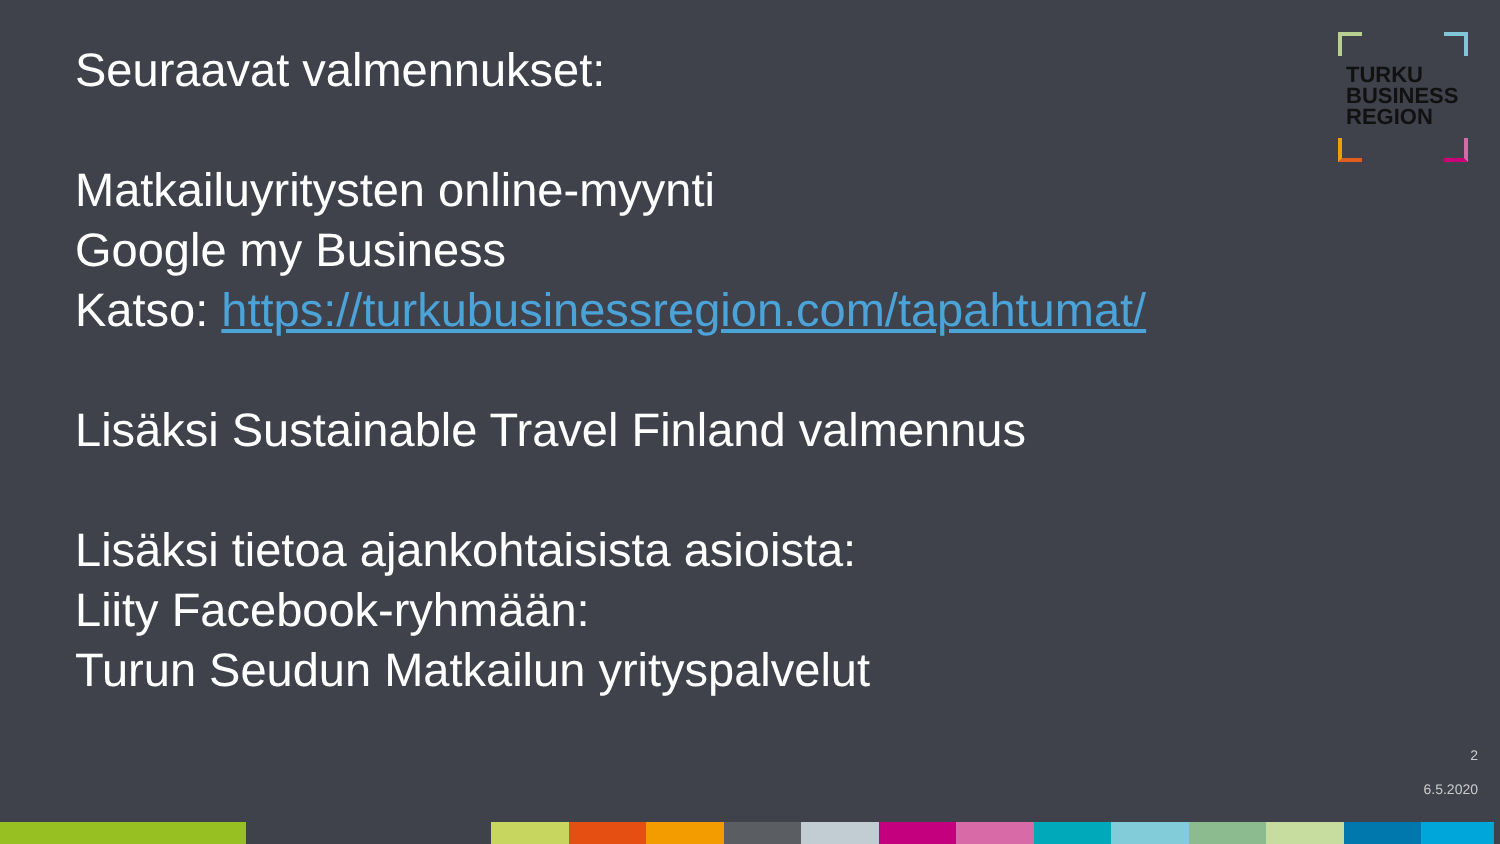Seuraavat valmennukset:
Matkailuyritysten online-myynti
Google my Business
Katso: https://turkubusinessregion.com/tapahtumat/
Lisäksi Sustainable Travel Finland valmennus
Lisäksi tietoa ajankohtaisista asioista:
Liity Facebook-ryhmään:
Turun Seudun Matkailun yrityspalvelut
TURKU
BUSINESS
REGION
2
6.5.2020